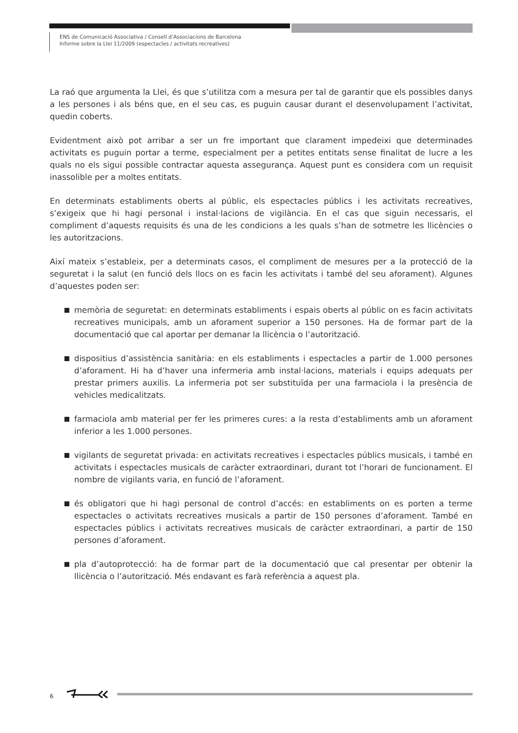ENS de Comunicació Associativa / Consell d’Associacions de Barcelona
Informe sobre la Llei 11/2009 (espectacles / activitats recreatives)
La raó que argumenta la Llei, és que s’utilitza com a mesura per tal de garantir que els possibles danys a les persones i als béns que, en el seu cas, es puguin causar durant el desenvolupament l’activitat, quedin coberts.
Evidentment això pot arribar a ser un fre important que clarament impedeixi que determinades activitats es puguin portar a terme, especialment per a petites entitats sense finalitat de lucre a les quals no els sigui possible contractar aquesta assegurança. Aquest punt es considera com un requisit inassolible per a moltes entitats.
En determinats establiments oberts al públic, els espectacles públics i les activitats recreatives, s’exigeix que hi hagi personal i instal·lacions de vigilància. En el cas que siguin necessaris, el compliment d’aquests requisits és una de les condicions a les quals s’han de sotmetre les llicències o les autoritzacions.
Així mateix s’estableix, per a determinats casos, el compliment de mesures per a la protecció de la seguretat i la salut (en funció dels llocs on es facin les activitats i també del seu aforament). Algunes d’aquestes poden ser:
memòria de seguretat: en determinats establiments i espais oberts al públic on es facin activitats recreatives municipals, amb un aforament superior a 150 persones. Ha de formar part de la documentació que cal aportar per demanar la llicència o l’autorització.
dispositius d’assistència sanitària: en els establiments i espectacles a partir de 1.000 persones d’aforament. Hi ha d’haver una infermeria amb instal·lacions, materials i equips adequats per prestar primers auxilis. La infermeria pot ser substituïda per una farmaciola i la presència de vehicles medicalitzats.
farmaciola amb material per fer les primeres cures: a la resta d’establiments amb un aforament inferior a les 1.000 persones.
vigilants de seguretat privada: en activitats recreatives i espectacles públics musicals, i també en activitats i espectacles musicals de caràcter extraordinari, durant tot l’horari de funcionament. El nombre de vigilants varia, en funció de l’aforament.
és obligatori que hi hagi personal de control d’accés: en establiments on es porten a terme espectacles o activitats recreatives musicals a partir de 150 persones d’aforament. També en espectacles públics i activitats recreatives musicals de caràcter extraordinari, a partir de 150 persones d’aforament.
pla d’autoprotecció: ha de formar part de la documentació que cal presentar per obtenir la llicència o l’autorització. Més endavant es farà referència a aquest pla.
6